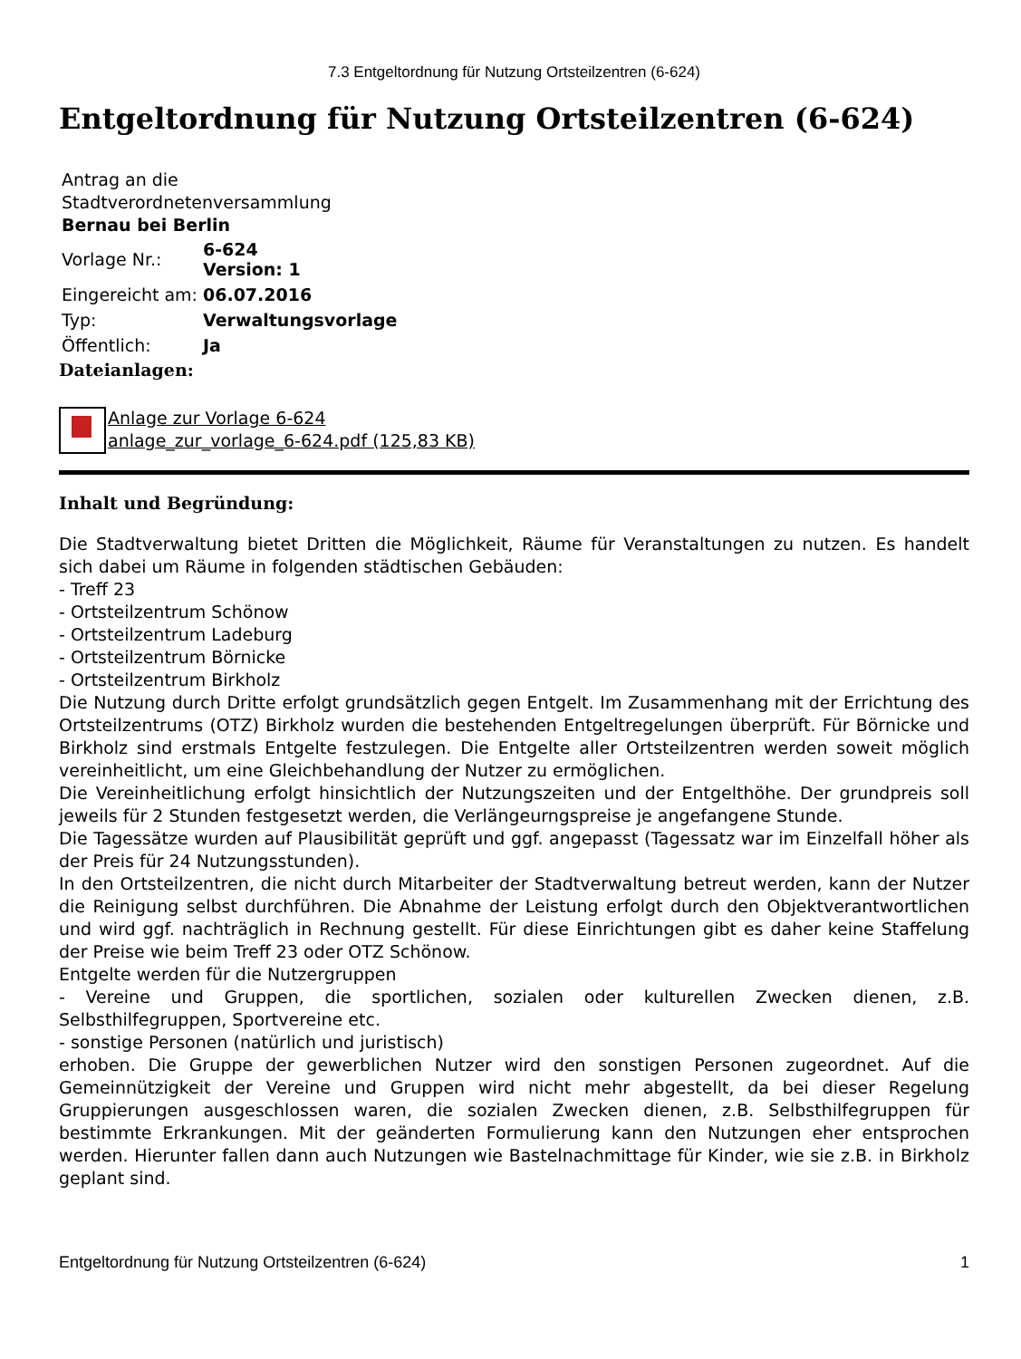7.3 Entgeltordnung für Nutzung Ortsteilzentren (6-624)
Entgeltordnung für Nutzung Ortsteilzentren (6-624)
Antrag an die
Stadtverordnetenversammlung
Bernau bei Berlin
| Vorlage Nr.: | 6-624 Version: 1 |
| Eingereicht am: | 06.07.2016 |
| Typ: | Verwaltungsvorlage |
| Öffentlich: | Ja |
Dateianlagen:
Anlage zur Vorlage 6-624
anlage_zur_vorlage_6-624.pdf (125,83 KB)
Inhalt und Begründung:
Die Stadtverwaltung bietet Dritten die Möglichkeit, Räume für Veranstaltungen zu nutzen. Es handelt sich dabei um Räume in folgenden städtischen Gebäuden:
- Treff 23
- Ortsteilzentrum Schönow
- Ortsteilzentrum Ladeburg
- Ortsteilzentrum Börnicke
- Ortsteilzentrum Birkholz
Die Nutzung durch Dritte erfolgt grundsätzlich gegen Entgelt. Im Zusammenhang mit der Errichtung des Ortsteilzentrums (OTZ) Birkholz wurden die bestehenden Entgeltregelungen überprüft. Für Börnicke und Birkholz sind erstmals Entgelte festzulegen. Die Entgelte aller Ortsteilzentren werden soweit möglich vereinheitlicht, um eine Gleichbehandlung der Nutzer zu ermöglichen.
Die Vereinheitlichung erfolgt hinsichtlich der Nutzungszeiten und der Entgelthöhe. Der grundpreis soll jeweils für 2 Stunden festgesetzt werden, die Verlängeurngspreise je angefangene Stunde.
Die Tagessätze wurden auf Plausibilität geprüft und ggf. angepasst (Tagessatz war im Einzelfall höher als der Preis für 24 Nutzungsstunden).
In den Ortsteilzentren, die nicht durch Mitarbeiter der Stadtverwaltung betreut werden, kann der Nutzer die Reinigung selbst durchführen. Die Abnahme der Leistung erfolgt durch den Objektverantwortlichen und wird ggf. nachträglich in Rechnung gestellt. Für diese Einrichtungen gibt es daher keine Staffelung der Preise wie beim Treff 23 oder OTZ Schönow.
Entgelte werden für die Nutzergruppen
- Vereine und Gruppen, die sportlichen, sozialen oder kulturellen Zwecken dienen, z.B. Selbsthilfegruppen, Sportvereine etc.
- sonstige Personen (natürlich und juristisch)
erhoben. Die Gruppe der gewerblichen Nutzer wird den sonstigen Personen zugeordnet. Auf die Gemeinnützigkeit der Vereine und Gruppen wird nicht mehr abgestellt, da bei dieser Regelung Gruppierungen ausgeschlossen waren, die sozialen Zwecken dienen, z.B. Selbsthilfegruppen für bestimmte Erkrankungen. Mit der geänderten Formulierung kann den Nutzungen eher entsprochen werden. Hierunter fallen dann auch Nutzungen wie Bastelnachmittage für Kinder, wie sie z.B. in Birkholz geplant sind.
Entgeltordnung für Nutzung Ortsteilzentren (6-624) 1